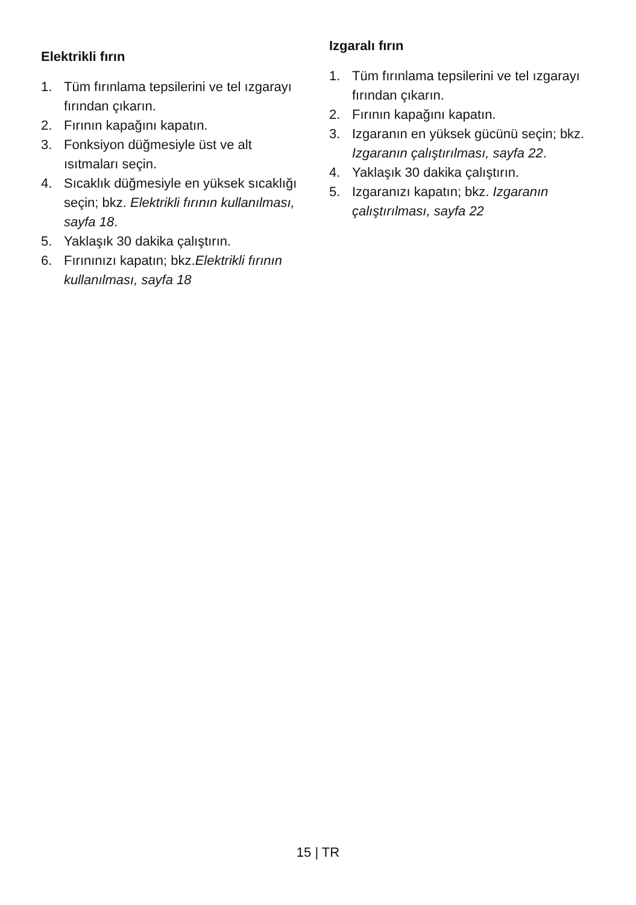Elektrikli fırın
1. Tüm fırınlama tepsilerini ve tel ızgarayı fırından çıkarın.
2. Fırının kapağını kapatın.
3. Fonksiyon düğmesiyle üst ve alt ısıtmaları seçin.
4. Sıcaklık düğmesiyle en yüksek sıcaklığı seçin; bkz. Elektrikli fırının kullanılması, sayfa 18.
5. Yaklaşık 30 dakika çalıştırın.
6. Fırınınızı kapatın; bkz.Elektrikli fırının kullanılması, sayfa 18
Izgaralı fırın
1. Tüm fırınlama tepsilerini ve tel ızgarayı fırından çıkarın.
2. Fırının kapağını kapatın.
3. Izgaranın en yüksek gücünü seçin; bkz. Izgaranın çalıştırılması, sayfa 22.
4. Yaklaşık 30 dakika çalıştırın.
5. Izgaranızı kapatın; bkz. Izgaranın çalıştırılması, sayfa 22
15 | TR